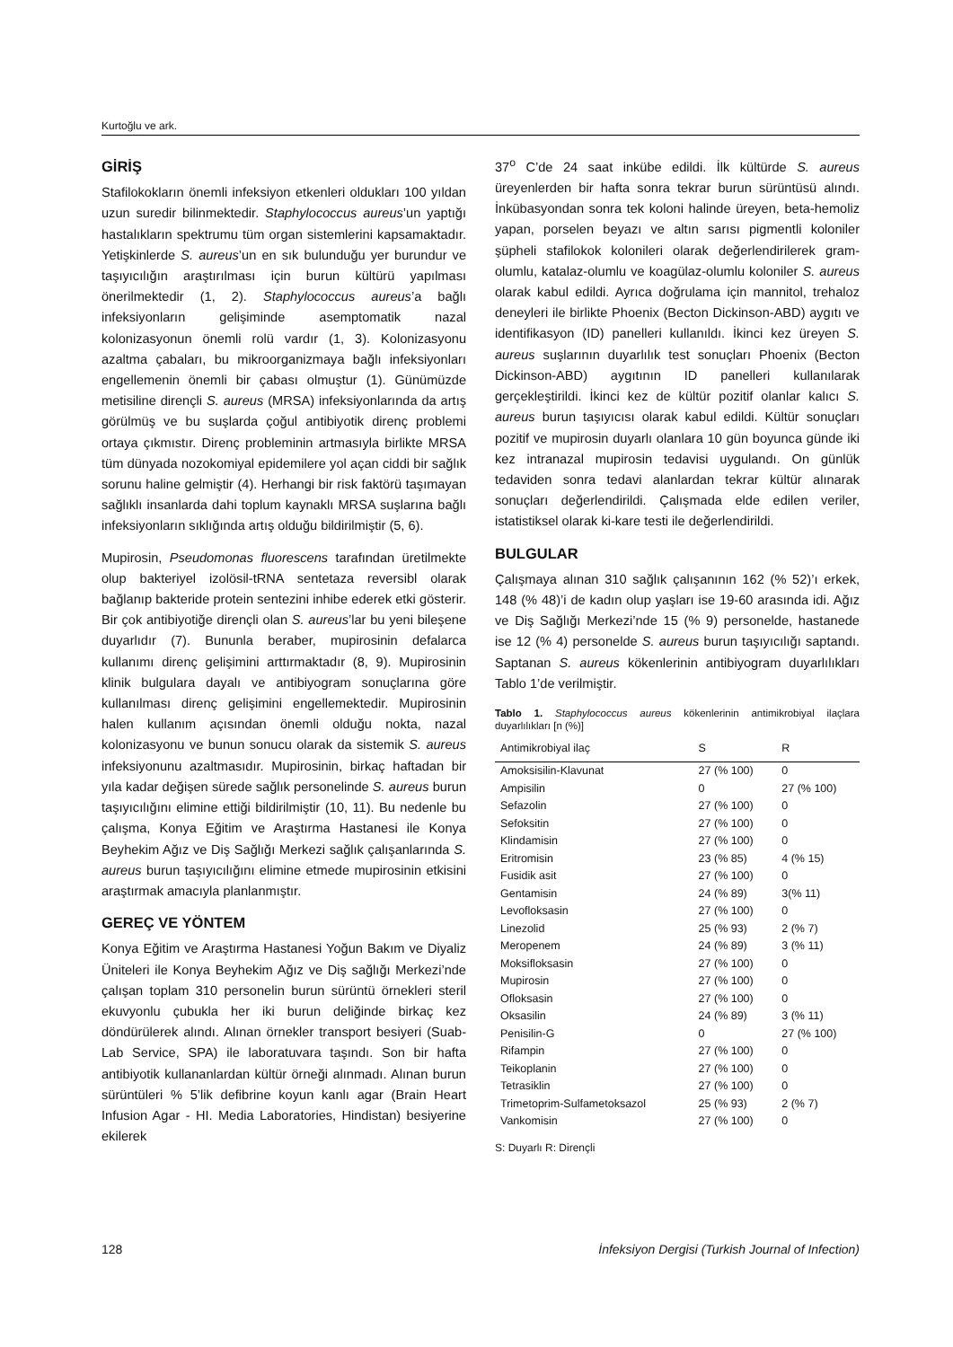Kurtoğlu ve ark.
GİRİŞ
Stafilokokların önemli infeksiyon etkenleri oldukları 100 yıldan uzun suredir bilinmektedir. Staphylococcus aureus’un yaptığı hastalıkların spektrumu tüm organ sistemlerini kapsamaktadır. Yetişkinlerde S. aureus’un en sık bulunduğu yer burundur ve taşıyıcılığın araştırılması için burun kültürü yapılması önerilmektedir (1, 2). Staphylococcus aureus’a bağlı infeksiyonların gelişiminde asemptomatik nazal kolonizasyonun önemli rolü vardır (1, 3). Kolonizasyonu azaltma çabaları, bu mikroorganizmaya bağlı infeksiyonları engellemenin önemli bir çabası olmuştur (1). Günümüzde metisiline dirençli S. aureus (MRSA) infeksiyonlarında da artış görülmüş ve bu suşlarda çoğul antibiyotik direnç problemi ortaya çıkmıstır. Direnç probleminin artmasıyla birlikte MRSA tüm dünyada nozokomiyal epidemilere yol açan ciddi bir sağlık sorunu haline gelmiştir (4). Herhangi bir risk faktörü taşımayan sağlıklı insanlarda dahi toplum kaynaklı MRSA suşlarına bağlı infeksiyonların sıklığında artış olduğu bildirilmiştir (5, 6).
Mupirosin, Pseudomonas fluorescens tarafından üretilmekte olup bakteriyel izolösil-tRNA sentetaza reversibl olarak bağlanıp bakteride protein sentezini inhibe ederek etki gösterir. Bir çok antibiyotiğe dirençli olan S. aureus’lar bu yeni bileşene duyarlıdır (7). Bununla beraber, mupirosinin defalarca kullanımı direnç gelişimini arttırmaktadır (8, 9). Mupirosinin klinik bulgulara dayalı ve antibiyogram sonuçlarına göre kullanılması direnç gelişimini engellemektedir. Mupirosinin halen kullanım açısından önemli olduğu nokta, nazal kolonizasyonu ve bunun sonucu olarak da sistemik S. aureus infeksiyonunu azaltmasıdır. Mupirosinin, birkaç haftadan bir yıla kadar değişen sürede sağlık personelinde S. aureus burun taşıyıcılığını elimine ettiği bildirilmiştir (10, 11). Bu nedenle bu çalışma, Konya Eğitim ve Araştırma Hastanesi ile Konya Beyhekim Ağız ve Diş Sağlığı Merkezi sağlık çalışanlarında S. aureus burun taşıyıcılığını elimine etmede mupirosinin etkisini araştırmak amacıyla planlanmıştır.
GEREÇ VE YÖNTEM
Konya Eğitim ve Araştırma Hastanesi Yoğun Bakım ve Diyaliz Üniteleri ile Konya Beyhekim Ağız ve Diş sağlığı Merkezi’nde çalışan toplam 310 personelin burun sürüntü örnekleri steril ekuvyonlu çubukla her iki burun deliğinde birkaç kez döndürülerek alındı. Alınan örnekler transport besiyeri (Suab- Lab Service, SPA) ile laboratuvara taşındı. Son bir hafta antibiyotik kullananlardan kültür örneği alınmadı. Alınan burun sürüntüleri % 5’lik defibrine koyun kanlı agar (Brain Heart Infusion Agar - HI. Media Laboratories, Hindistan) besiyerine ekilerek
37<sup>o</sup> C’de 24 saat inkübe edildi. İlk kültürde S. aureus üreyenlerden bir hafta sonra tekrar burun sürüntüsü alındı. İnkübasyondan sonra tek koloni halinde üreyen, beta-hemoliz yapan, porselen beyazı ve altın sarısı pigmentli koloniler şüpheli stafilokok kolonileri olarak değerlendirilerek gram-olumlu, katalaz-olumlu ve koagülaz-olumlu koloniler S. aureus olarak kabul edildi. Ayrıca doğrulama için mannitol, trehaloz deneyleri ile birlikte Phoenix (Becton Dickinson-ABD) aygıtı ve identifikasyon (ID) panelleri kullanıldı. İkinci kez üreyen S. aureus suşlarının duyarlılık test sonuçları Phoenix (Becton Dickinson-ABD) aygıtının ID panelleri kullanılarak gerçekleştirildi. İkinci kez de kültür pozitif olanlar kalıcı S. aureus burun taşıyıcısı olarak kabul edildi. Kültür sonuçları pozitif ve mupirosin duyarlı olanlara 10 gün boyunca günde iki kez intranazal mupirosin tedavisi uygulandı. On günlük tedaviden sonra tedavi alanlardan tekrar kültür alınarak sonuçları değerlendirildi. Çalışmada elde edilen veriler, istatistiksel olarak ki-kare testi ile değerlendirildi.
BULGULAR
Çalışmaya alınan 310 sağlık çalışanının 162 (% 52)’ı erkek, 148 (% 48)’i de kadın olup yaşları ise 19-60 arasında idi. Ağız ve Diş Sağlığı Merkezi’nde 15 (% 9) personelde, hastanede ise 12 (% 4) personelde S. aureus burun taşıyıcılığı saptandı. Saptanan S. aureus kökenlerinin antibiyogram duyarlılıkları Tablo 1’de verilmiştir.
Tablo 1. Staphylococcus aureus kökenlerinin antimikrobiyal ilaçlara duyarlılıkları [n (%)]
| Antimikrobiyal ilaç | S | R |
| --- | --- | --- |
| Amoksisilin-Klavunat | 27 (% 100) | 0 |
| Ampisilin | 0 | 27 (% 100) |
| Sefazolin | 27 (% 100) | 0 |
| Sefoksitin | 27 (% 100) | 0 |
| Klindamisin | 27 (% 100) | 0 |
| Eritromisin | 23 (% 85) | 4 (% 15) |
| Fusidik asit | 27 (% 100) | 0 |
| Gentamisin | 24 (% 89) | 3(% 11) |
| Levofloksasin | 27 (% 100) | 0 |
| Linezolid | 25 (% 93) | 2 (% 7) |
| Meropenem | 24 (% 89) | 3 (% 11) |
| Moksifloksasin | 27 (% 100) | 0 |
| Mupirosin | 27 (% 100) | 0 |
| Ofloksasin | 27 (% 100) | 0 |
| Oksasilin | 24 (% 89) | 3 (% 11) |
| Penisilin-G | 0 | 27 (% 100) |
| Rifampin | 27 (% 100) | 0 |
| Teikoplanin | 27 (% 100) | 0 |
| Tetrasiklin | 27 (% 100) | 0 |
| Trimetoprim-Sulfametoksazol | 25 (% 93) | 2 (% 7) |
| Vankomisin | 27 (% 100) | 0 |
S: Duyarlı R: Dirençli
128 İnfeksiyon Dergisi (Turkish Journal of Infection)